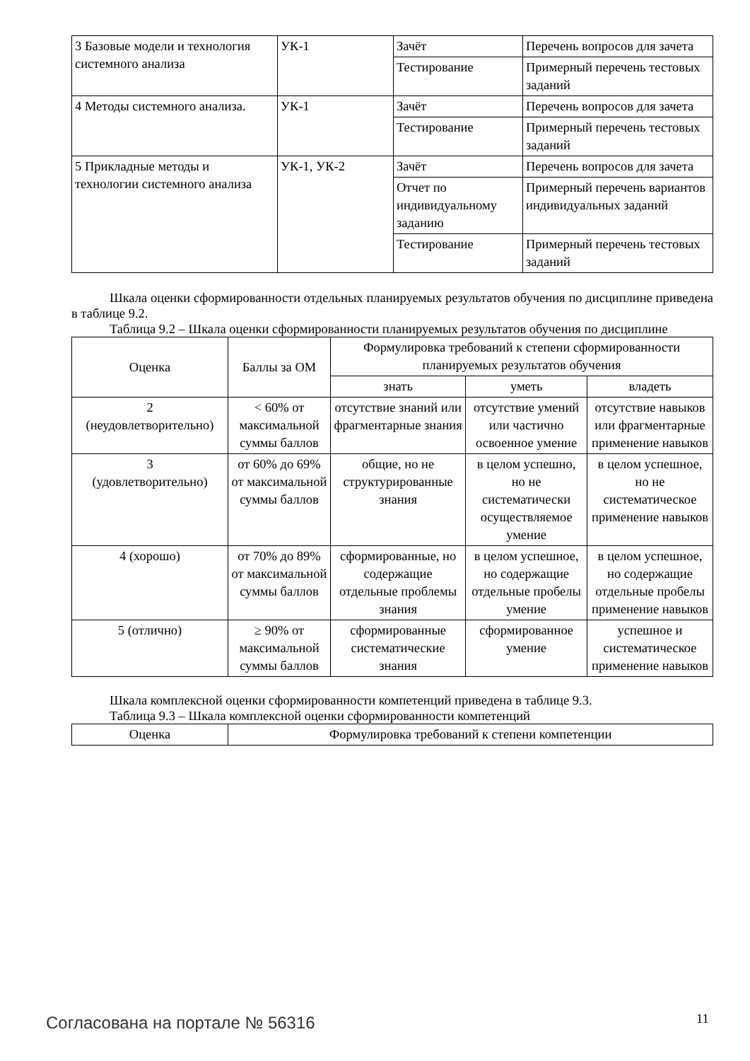| 3 Базовые модели и технология системного анализа | УК-1 | Зачёт | Перечень вопросов для зачета |
| | | Тестирование | Примерный перечень тестовых заданий |
| 4 Методы системного анализа. | УК-1 | Зачёт | Перечень вопросов для зачета |
| | | Тестирование | Примерный перечень тестовых заданий |
| 5 Прикладные методы и технологии системного анализа | УК-1, УК-2 | Зачёт | Перечень вопросов для зачета |
| | | Отчет по индивидуальному заданию | Примерный перечень вариантов индивидуальных заданий |
| | | Тестирование | Примерный перечень тестовых заданий |
Шкала оценки сформированности отдельных планируемых результатов обучения по дисциплине приведена в таблице 9.2.
Таблица 9.2 – Шкала оценки сформированности планируемых результатов обучения по дисциплине
| Оценка | Баллы за ОМ | Формулировка требований к степени сформированности планируемых результатов обучения | | |
| --- | --- | --- | --- | --- |
| | | знать | уметь | владеть |
| 2 (неудовлетворительно) | < 60% от максимальной суммы баллов | отсутствие знаний или фрагментарные знания | отсутствие умений или частично освоенное умение | отсутствие навыков или фрагментарные применение навыков |
| 3 (удовлетворительно) | от 60% до 69% от максимальной суммы баллов | общие, но не структурированные знания | в целом успешно, но не систематически осуществляемое умение | в целом успешное, но не систематическое применение навыков |
| 4 (хорошо) | от 70% до 89% от максимальной суммы баллов | сформированные, но содержащие отдельные проблемы знания | в целом успешное, но содержащие отдельные пробелы умение | в целом успешное, но содержащие отдельные пробелы применение навыков |
| 5 (отлично) | ≥ 90% от максимальной суммы баллов | сформированные систематические знания | сформированное умение | успешное и систематическое применение навыков |
Шкала комплексной оценки сформированности компетенций приведена в таблице 9.3.
Таблица 9.3 – Шкала комплексной оценки сформированности компетенций
| Оценка | Формулировка требований к степени компетенции |
| --- | --- |
Согласована на портале № 56316 11